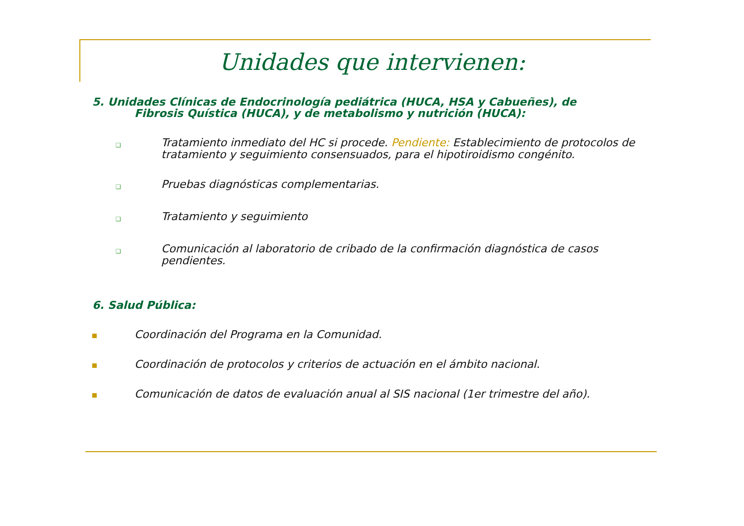Unidades que intervienen:
5. Unidades Clínicas de Endocrinología pediátrica (HUCA, HSA y Cabueñes), de
Fibrosis Quística (HUCA), y de metabolismo y nutrición (HUCA):
❑
Tratamiento inmediato del HC si procede. Pendiente: Establecimiento de protocolos de tratamiento y seguimiento consensuados, para el hipotiroidismo congénito.
❑
Pruebas diagnósticas complementarias.
❑
Tratamiento y seguimiento
❑
Comunicación al laboratorio de cribado de la confirmación diagnóstica de casos pendientes.
6. Salud Pública:
Coordinación del Programa en la Comunidad.
Coordinación de protocolos y criterios de actuación en el ámbito nacional.
Comunicación de datos de evaluación anual al SIS nacional (1er trimestre del año).